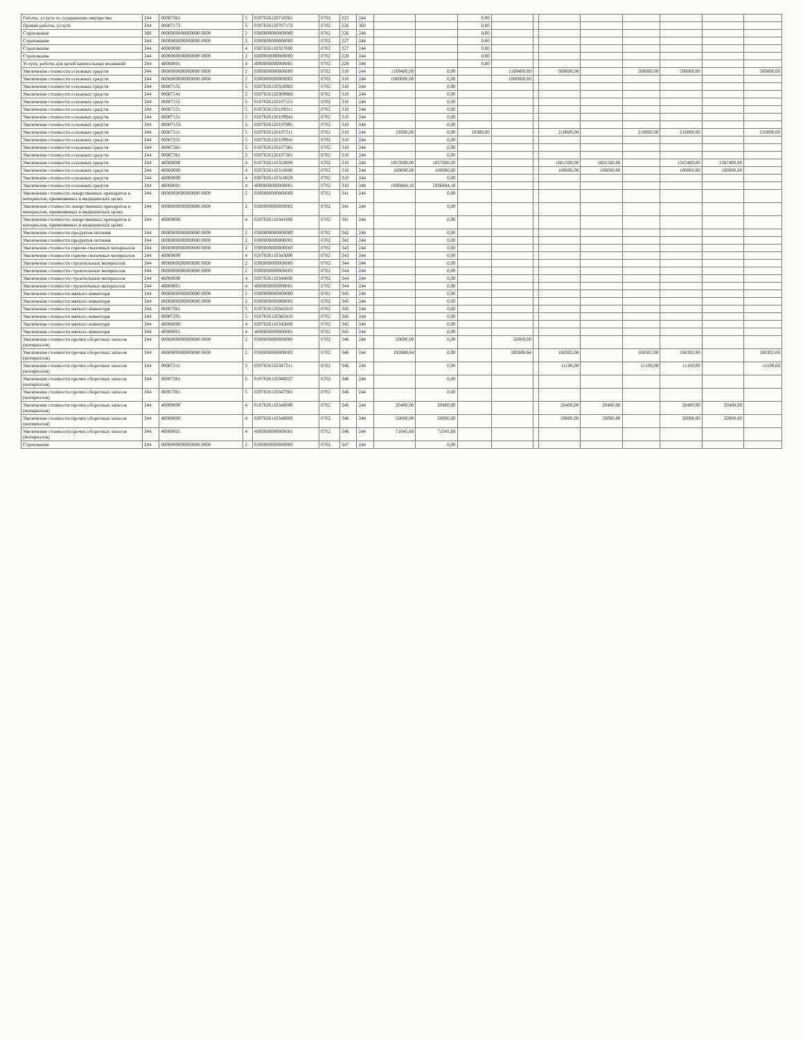| Работы, услуги по содержанию имущества | 244 | 00007361 | 5 | 0307026120710361 | 0702 | 225 | 244 | | | 0,00 | | | | | | | | |
| Прочие работы, услуги | 244 | 00007172 | 5 | 0307026120707172 | 0702 | 226 | 360 | | | 0,00 | | | | | | | | |
| Страхование | 360 | 0000000000000000 0000 | 2 | 0300000000000000 | 0702 | 226 | 244 | | | 0,00 | | | | | | | | |
| Страхование | 244 | 0000000000000000 0000 | 2 | 0300000000000000 | 0702 | 227 | 244 | | | 0,00 | | | | | | | | |
| Страхование | 244 | 40000000 | 4 | 0307026110327000 | 0702 | 227 | 244 | | | 0,00 | | | | | | | | |
| Страхование | 244 | 0000000000000000 0000 | 2 | 0300000000000000 | 0702 | 228 | 244 | | | 0,00 | | | | | | | | |
| Услуги, работы для целей капитальных вложений | 244 | 40000001 | 4 | 4000000000000001 | 0702 | 228 | 244 | | | 0,00 | | | | | | | | |
| Увеличение стоимости основных средств | 244 | 0000000000000000 0000 | 2 | 0300000000000000 | 0702 | 310 | 244 | 1169400,00 | 0,00 | | 1169400,00 | | 500000,00 | | 500000,00 | 500000,00 | | 500000,00 |
| Увеличение стоимости основных средств | 244 | 0000000000000000 0000 | 2 | 0300000000000002 | 0702 | 310 | 244 | 1000000,00 | 0,00 | | 1000000,00 | | | | | | | |
| Увеличение стоимости основных средств | 244 | 00007131 | 5 | 0207026120310982 | 0702 | 310 | 244 | | 0,00 | | | | | | | | | |
| Увеличение стоимости основных средств | 244 | 00007141 | 5 | 0207026120309966 | 0702 | 310 | 244 | | 0,00 | | | | | | | | | |
| Увеличение стоимости основных средств | 244 | 00007151 | 5 | 0107026120107151 | 0702 | 310 | 244 | | 0,00 | | | | | | | | | |
| Увеличение стоимости основных средств | 244 | 00007151 | 5 | 0107026120109311 | 0702 | 310 | 244 | | 0,00 | | | | | | | | | |
| Увеличение стоимости основных средств | 244 | 00007151 | 5 | 0207026120109941 | 0702 | 310 | 244 | | 0,00 | | | | | | | | | |
| Увеличение стоимости основных средств | 244 | 00007153 | 5 | 0207026120107991 | 0702 | 310 | 244 | | 0,00 | | | | | | | | | |
| Увеличение стоимости основных средств | 244 | 00007211 | 5 | 0207026120107211 | 0702 | 310 | 244 | 19300,00 | 0,00 | 19300,00 | | | 210000,00 | | 210000,00 | 210000,00 | | 210000,00 |
| Увеличение стоимости основных средств | 244 | 00007231 | 5 | 0207026120109941 | 0702 | 310 | 244 | | 0,00 | | | | | | | | | |
| Увеличение стоимости основных средств | 244 | 00007361 | 5 | 0107026120107361 | 0702 | 310 | 244 | | 0,00 | | | | | | | | | |
| Увеличение стоимости основных средств | 244 | 00007361 | 5 | 0207026120107361 | 0702 | 310 | 244 | | 0,00 | | | | | | | | | |
| Увеличение стоимости основных средств | 244 | 40000000 | 4 | 0107026110310000 | 0702 | 310 | 244 | 1057000,00 | 1057000,00 | | | | 1601500,00 | 1601500,00 | | 1567400,00 | 1567400,00 | |
| Увеличение стоимости основных средств | 244 | 40000000 | 4 | 0207026110310000 | 0702 | 310 | 244 | 100000,00 | 100000,00 | | | | 100000,00 | 100000,00 | | 100000,00 | 100000,00 | |
| Увеличение стоимости основных средств | 244 | 40000000 | 4 | 0307026110310029 | 0702 | 310 | 244 | | 0,00 | | | | | | | | | |
| Увеличение стоимости основных средств | 244 | 40000001 | 4 | 4000000000000001 | 0702 | 310 | 244 | 1936884,10 | 1936884,10 | | | | | | | | | |
| Увеличение стоимости лекарственных препаратов и материалов, применяемых в медицинских целях | 244 | 0000000000000000 0000 | 2 | 0300000000000000 | 0702 | 341 | 244 | | 0,00 | | | | | | | | | |
| Увеличение стоимости лекарственных препаратов и материалов, применяемых в медицинских целях | 244 | 0000000000000000 0000 | 2 | 0300000000000002 | 0702 | 341 | 244 | | 0,00 | | | | | | | | | |
| Увеличение стоимости лекарственных препаратов и материалов, применяемых в медицинских целях | 244 | 40000000 | 4 | 0207026110341000 | 0702 | 341 | 244 | | 0,00 | | | | | | | | | |
| Увеличение стоимости продуктов питания | 244 | 0000000000000000 0000 | 2 | 0300000000000000 | 0702 | 342 | 244 | | 0,00 | | | | | | | | | |
| Увеличение стоимости продуктов питания | 244 | 0000000000000000 0000 | 2 | 0300000000000002 | 0702 | 342 | 244 | | 0,00 | | | | | | | | | |
| Увеличение стоимости горюче-смазочных материалов | 244 | 0000000000000000 0000 | 2 | 0300000000000000 | 0702 | 343 | 244 | | 0,00 | | | | | | | | | |
| Увеличение стоимости горюче-смазочных материалов | 244 | 40000000 | 4 | 0207026110343000 | 0702 | 343 | 244 | | 0,00 | | | | | | | | | |
| Увеличение стоимости строительных материалов | 244 | 0000000000000000 0000 | 2 | 0300000000000000 | 0702 | 344 | 244 | | 0,00 | | | | | | | | | |
| Увеличение стоимости строительных материалов | 244 | 0000000000000000 0000 | 2 | 0300000000000002 | 0702 | 344 | 244 | | 0,00 | | | | | | | | | |
| Увеличение стоимости строительных материалов | 244 | 40000000 | 4 | 0207026110344000 | 0702 | 344 | 244 | | 0,00 | | | | | | | | | |
| Увеличение стоимости строительных материалов | 244 | 40000001 | 4 | 4000000000000001 | 0702 | 344 | 244 | | 0,00 | | | | | | | | | |
| Увеличение стоимости мягкого инвентаря | 244 | 0000000000000000 0000 | 2 | 0300000000000000 | 0702 | 345 | 244 | | 0,00 | | | | | | | | | |
| Увеличение стоимости мягкого инвентаря | 244 | 0000000000000000 0000 | 2 | 0300000000000002 | 0702 | 345 | 244 | | 0,00 | | | | | | | | | |
| Увеличение стоимости мягкого инвентаря | 244 | 00007361 | 5 | 0107026120345810 | 0702 | 345 | 244 | | 0,00 | | | | | | | | | |
| Увеличение стоимости мягкого инвентаря | 244 | 00007201 | 5 | 0207026120345810 | 0702 | 345 | 244 | | 0,00 | | | | | | | | | |
| Увеличение стоимости мягкого инвентаря | 244 | 40000000 | 4 | 0207026110345000 | 0702 | 345 | 244 | | 0,00 | | | | | | | | | |
| Увеличение стоимости мягкого инвентаря | 244 | 40000001 | 4 | 4000000000000001 | 0702 | 345 | 244 | | 0,00 | | | | | | | | | |
| Увеличение стоимости прочих оборотных запасов (материалов) | 244 | 0000000000000000 0000 | 2 | 0300000000000000 | 0702 | 346 | 244 | 50000,00 | 0,00 | | 50000,00 | | | | | | | |
| Увеличение стоимости прочих оборотных запасов (материалов) | 244 | 0000000000000000 0000 | 2 | 0300000000000002 | 0702 | 346 | 244 | 192688,64 | 0,00 | | 192688,64 | | 100302,00 | | 100302,00 | 100302,00 | | 100302,00 |
| Увеличение стоимости прочих оборотных запасов (материалов) | 244 | 00007211 | 5 | 0207026120347211 | 0702 | 346 | 244 | | 0,00 | | | | 11100,00 | | 11100,00 | 11100,00 | | 11100,00 |
| Увеличение стоимости прочих оборотных запасов (материалов) | 244 | 00007261 | 5 | 0107026120349227 | 0702 | 346 | 244 | | 0,00 | | | | | | | | | |
| Увеличение стоимости прочих оборотных запасов (материалов) | 244 | 00007361 | 5 | 0207026120347361 | 0702 | 346 | 244 | | 0,00 | | | | | | | | | |
| Увеличение стоимости прочих оборотных запасов (материалов) | 244 | 40000000 | 4 | 0107026110346000 | 0702 | 346 | 244 | 20400,00 | 20400,00 | | | | 20400,00 | 20400,00 | | 20400,00 | 20400,00 | |
| Увеличение стоимости прочих оборотных запасов (материалов) | 244 | 40000000 | 4 | 0207026110346000 | 0702 | 346 | 244 | 50000,00 | 50000,00 | | | | 50000,00 | 50000,00 | | 50000,00 | 50000,00 | |
| Увеличение стоимости прочих оборотных запасов (материалов) | 244 | 40000001 | 4 | 4000000000000001 | 0702 | 346 | 244 | 71045,68 | 71045,68 | | | | | | | | | |
| Страхование | 244 | 0000000000000000 0000 | 2 | 0300000000000000 | 0702 | 347 | 244 | | 0,00 | | | | | | | | | |